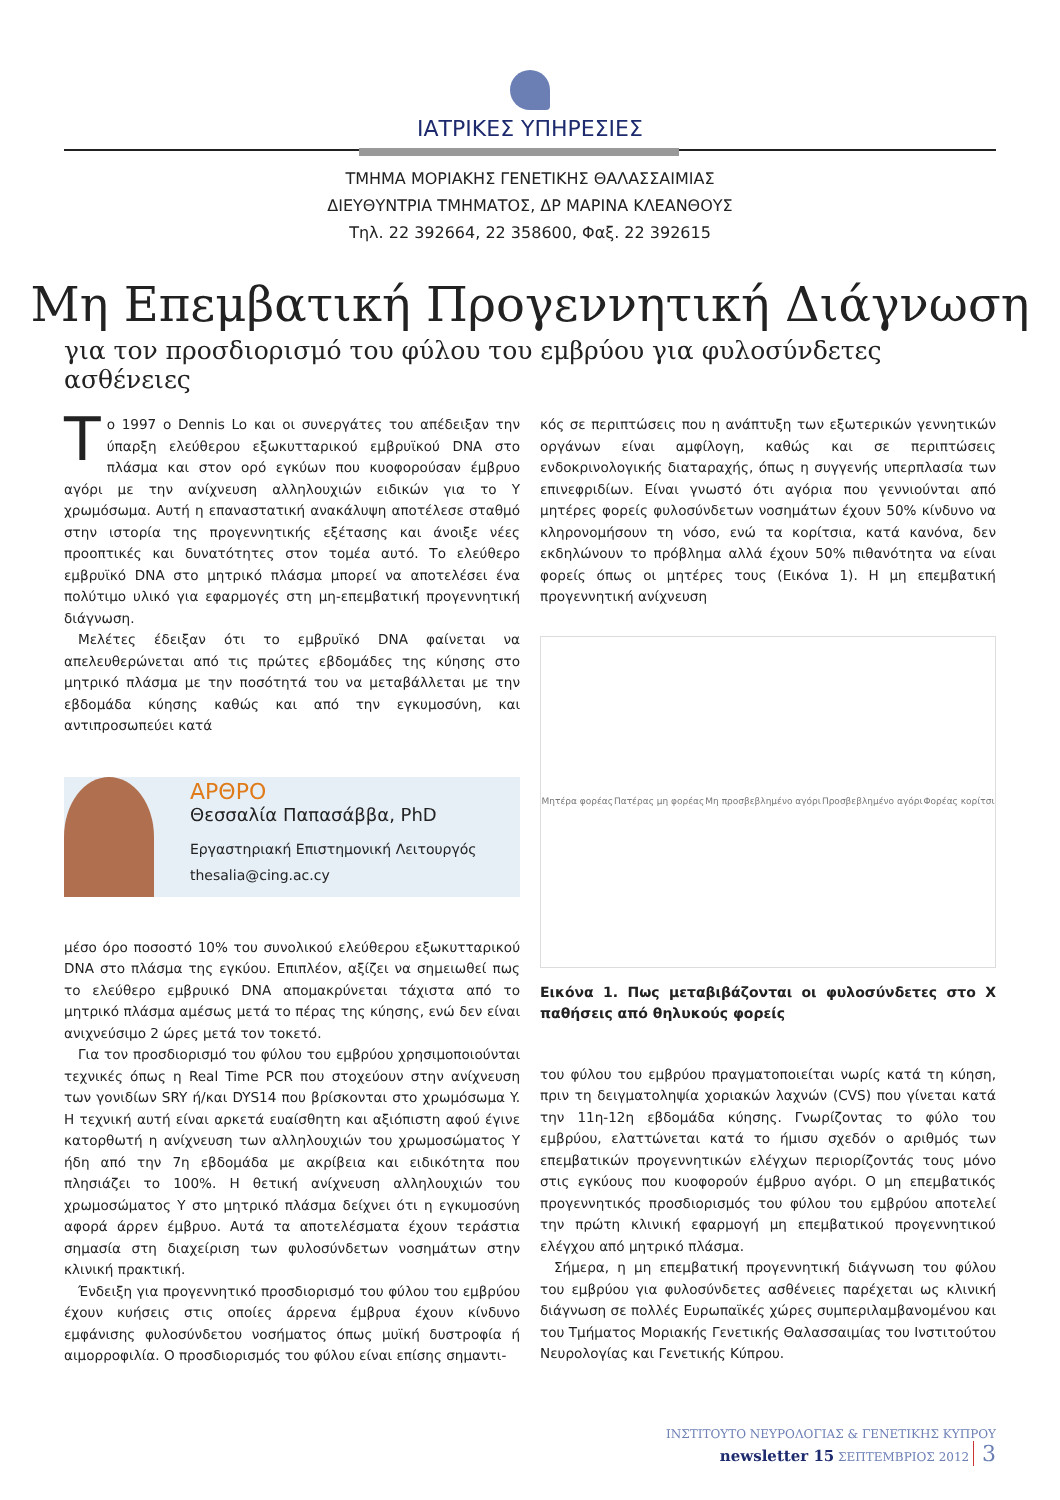ΙΑΤΡΙΚΕΣ ΥΠΗΡΕΣΙΕΣ
ΤΜΗΜΑ ΜΟΡΙΑΚΗΣ ΓΕΝΕΤΙΚΗΣ ΘΑΛΑΣΣΑΙΜΙΑΣ
ΔΙΕΥΘΥΝΤΡΙΑ ΤΜΗΜΑΤΟΣ, ΔΡ ΜΑΡΙΝΑ ΚΛΕΑΝΘΟΥΣ
Τηλ. 22 392664, 22 358600, Φαξ. 22 392615
Μη Επεμβατική Προγεννητική Διάγνωση
για τον προσδιορισμό του φύλου του εμβρύου για φυλοσύνδετες ασθένειες
Το 1997 ο Dennis Lo και οι συνεργάτες του απέδειξαν την ύπαρξη ελεύθερου εξωκυτταρικού εμβρυϊκού DNA στο πλάσμα και στον ορό εγκύων που κυοφορούσαν έμβρυο αγόρι με την ανίχνευση αλληλουχιών ειδικών για το Y χρωμόσωμα. Αυτή η επαναστατική ανακάλυψη αποτέλεσε σταθμό στην ιστορία της προγεννητικής εξέτασης και άνοιξε νέες προοπτικές και δυνατότητες στον τομέα αυτό. Το ελεύθερο εμβρυϊκό DNA στο μητρικό πλάσμα μπορεί να αποτελέσει ένα πολύτιμο υλικό για εφαρμογές στη μη-επεμβατική προγεννητική διάγνωση.
Μελέτες έδειξαν ότι το εμβρυϊκό DNA φαίνεται να απελευθερώνεται από τις πρώτες εβδομάδες της κύησης στο μητρικό πλάσμα με την ποσότητά του να μεταβάλλεται με την εβδομάδα κύησης καθώς και από την εγκυμοσύνη, και αντιπροσωπεύει κατά
ΑΡΘΡΟ
Θεσσαλία Παπασάββα, PhD
Εργαστηριακή Επιστημονική Λειτουργός
thesalia@cing.ac.cy
μέσο όρο ποσοστό 10% του συνολικού ελεύθερου εξωκυτταρικού DNA στο πλάσμα της εγκύου. Επιπλέον, αξίζει να σημειωθεί πως το ελεύθερο εμβρυικό DNA απομακρύνεται τάχιστα από το μητρικό πλάσμα αμέσως μετά το πέρας της κύησης, ενώ δεν είναι ανιχνεύσιμο 2 ώρες μετά τον τοκετό.
Για τον προσδιορισμό του φύλου του εμβρύου χρησιμοποιούνται τεχνικές όπως η Real Time PCR που στοχεύουν στην ανίχνευση των γονιδίων SRY ή/και DYS14 που βρίσκονται στο χρωμόσωμα Y. Η τεχνική αυτή είναι αρκετά ευαίσθητη και αξιόπιστη αφού έγινε κατορθωτή η ανίχνευση των αλληλουχιών του χρωμοσώματος Y ήδη από την 7η εβδομάδα με ακρίβεια και ειδικότητα που πλησιάζει το 100%. Η θετική ανίχνευση αλληλουχιών του χρωμοσώματος Y στο μητρικό πλάσμα δείχνει ότι η εγκυμοσύνη αφορά άρρεν έμβρυο. Αυτά τα αποτελέσματα έχουν τεράστια σημασία στη διαχείριση των φυλοσύνδετων νοσημάτων στην κλινική πρακτική.
Ένδειξη για προγεννητικό προσδιορισμό του φύλου του εμβρύου έχουν κυήσεις στις οποίες άρρενα έμβρυα έχουν κίνδυνο εμφάνισης φυλοσύνδετου νοσήματος όπως μυϊκή δυστροφία ή αιμορροφιλία. Ο προσδιορισμός του φύλου είναι επίσης σημαντι-
κός σε περιπτώσεις που η ανάπτυξη των εξωτερικών γεννητικών οργάνων είναι αμφίλογη, καθώς και σε περιπτώσεις ενδοκρινολογικής διαταραχής, όπως η συγγενής υπερπλασία των επινεφριδίων. Είναι γνωστό ότι αγόρια που γεννιούνται από μητέρες φορείς φυλοσύνδετων νοσημάτων έχουν 50% κίνδυνο να κληρονομήσουν τη νόσο, ενώ τα κορίτσια, κατά κανόνα, δεν εκδηλώνουν το πρόβλημα αλλά έχουν 50% πιθανότητα να είναι φορείς όπως οι μητέρες τους (Εικόνα 1). Η μη επεμβατική προγεννητική ανίχνευση
Μητέρα φορέας Πατέρας μη φορέας Μη προσβεβλημένο αγόρι Προσβεβλημένο αγόρι Φορέας κορίτσι
Εικόνα 1. Πως μεταβιβάζονται οι φυλοσύνδετες στο Χ παθήσεις από θηλυκούς φορείς
του φύλου του εμβρύου πραγματοποιείται νωρίς κατά τη κύηση, πριν τη δειγματοληψία χοριακών λαχνών (CVS) που γίνεται κατά την 11η-12η εβδομάδα κύησης. Γνωρίζοντας το φύλο του εμβρύου, ελαττώνεται κατά το ήμισυ σχεδόν ο αριθμός των επεμβατικών προγεννητικών ελέγχων περιορίζοντάς τους μόνο στις εγκύους που κυοφορούν έμβρυο αγόρι. Ο μη επεμβατικός προγεννητικός προσδιορισμός του φύλου του εμβρύου αποτελεί την πρώτη κλινική εφαρμογή μη επεμβατικού προγεννητικού ελέγχου από μητρικό πλάσμα.
Σήμερα, η μη επεμβατική προγεννητική διάγνωση του φύλου του εμβρύου για φυλοσύνδετες ασθένειες παρέχεται ως κλινική διάγνωση σε πολλές Ευρωπαϊκές χώρες συμπεριλαμβανομένου και του Τμήματος Μοριακής Γενετικής Θαλασσαιμίας του Ινστιτούτου Νευρολογίας και Γενετικής Κύπρου.
ΙΝΣΤΙΤΟΥΤΟ ΝΕΥΡΟΛΟΓΙΑΣ & ΓΕΝΕΤΙΚΗΣ ΚΥΠΡΟΥ
newsletter 15 ΣΕΠΤΕΜΒΡΙΟΣ 2012 3